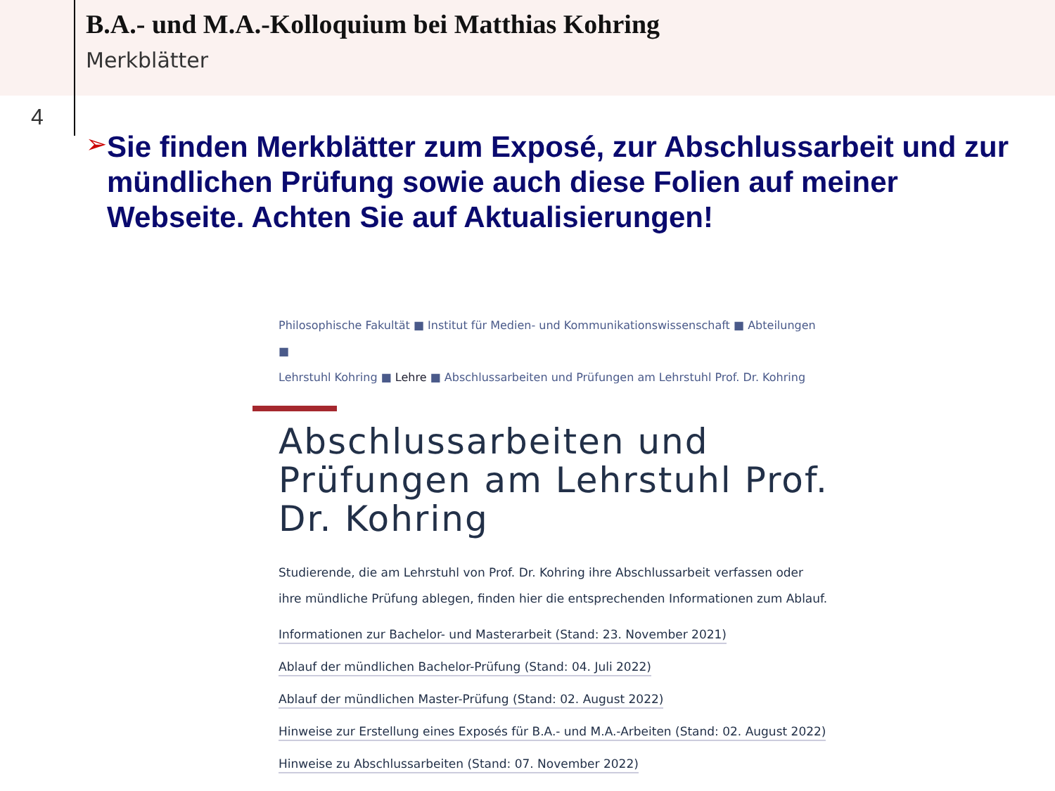B.A.- und M.A.-Kolloquium bei Matthias Kohring
Merkblätter
4
➢
Sie finden Merkblätter zum Exposé, zur Abschlussarbeit und zur mündlichen Prüfung sowie auch diese Folien auf meiner Webseite. Achten Sie auf Aktualisierungen!
Philosophische Fakultät ■ Institut für Medien- und Kommunikationswissenschaft ■ Abteilungen ■
Lehrstuhl Kohring ■ Lehre ■ Abschlussarbeiten und Prüfungen am Lehrstuhl Prof. Dr. Kohring
Abschlussarbeiten und Prüfungen am Lehrstuhl Prof. Dr. Kohring
Studierende, die am Lehrstuhl von Prof. Dr. Kohring ihre Abschlussarbeit verfassen oder ihre mündliche Prüfung ablegen, finden hier die entsprechenden Informationen zum Ablauf.
Informationen zur Bachelor- und Masterarbeit (Stand: 23. November 2021)
Ablauf der mündlichen Bachelor-Prüfung (Stand: 04. Juli 2022)
Ablauf der mündlichen Master-Prüfung (Stand: 02. August 2022)
Hinweise zur Erstellung eines Exposés für B.A.- und M.A.-Arbeiten (Stand: 02. August 2022)
Hinweise zu Abschlussarbeiten (Stand: 07. November 2022)